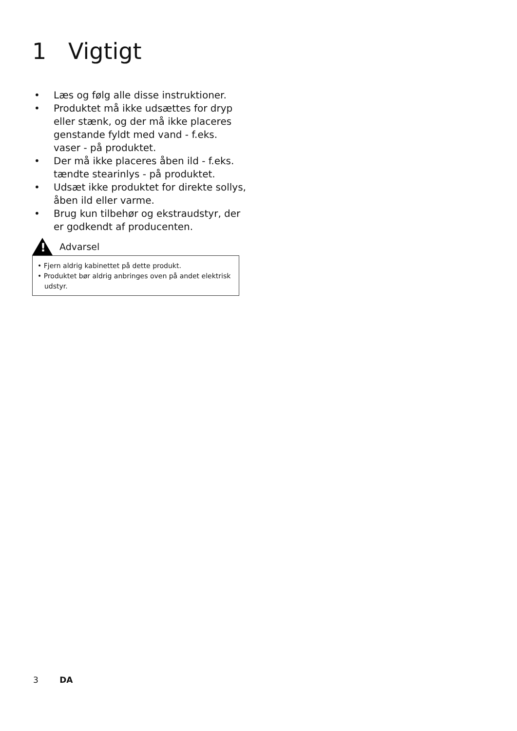1 Vigtigt
• Læs og følg alle disse instruktioner.
• Produktet må ikke udsættes for dryp eller stænk, og der må ikke placeres genstande fyldt med vand - f.eks. vaser - på produktet.
• Der må ikke placeres åben ild - f.eks. tændte stearinlys - på produktet.
• Udsæt ikke produktet for direkte sollys, åben ild eller varme.
• Brug kun tilbehør og ekstraudstyr, der er godkendt af producenten.
!
Advarsel
• Fjern aldrig kabinettet på dette produkt.
• Produktet bør aldrig anbringes oven på andet elektrisk udstyr.
3 DA